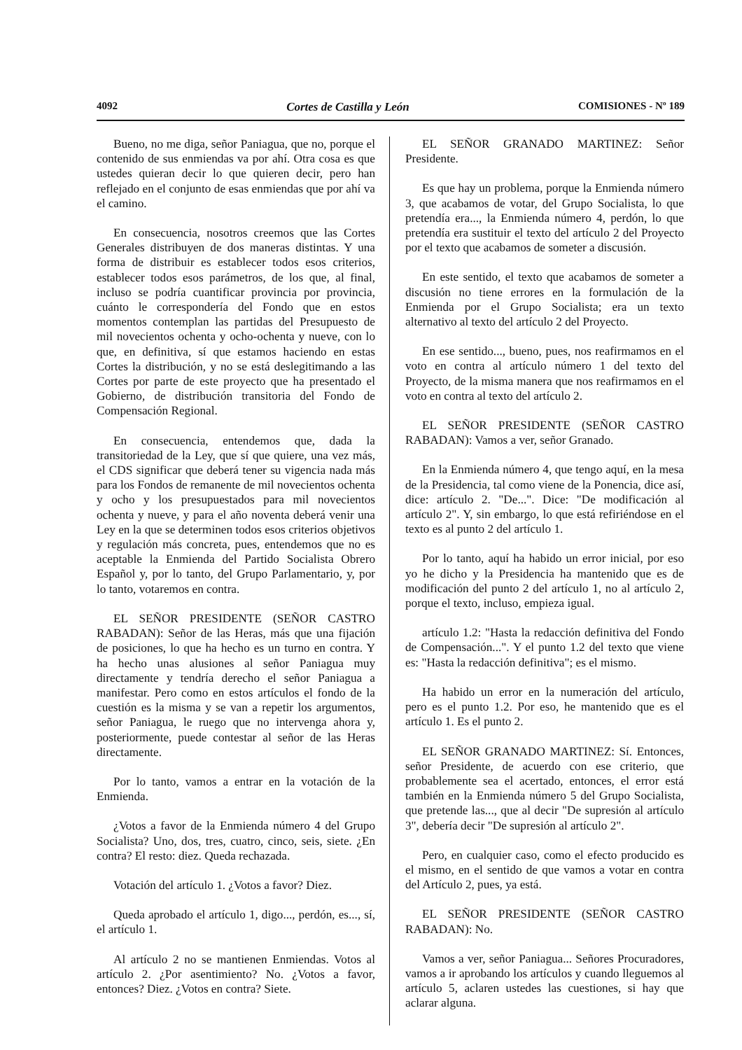4092 Cortes de Castilla y León COMISIONES - Nº 189
Bueno, no me diga, señor Paniagua, que no, porque el contenido de sus enmiendas va por ahí. Otra cosa es que ustedes quieran decir lo que quieren decir, pero han reflejado en el conjunto de esas enmiendas que por ahí va el camino.
En consecuencia, nosotros creemos que las Cortes Generales distribuyen de dos maneras distintas. Y una forma de distribuir es establecer todos esos criterios, establecer todos esos parámetros, de los que, al final, incluso se podría cuantificar provincia por provincia, cuánto le correspondería del Fondo que en estos momentos contemplan las partidas del Presupuesto de mil novecientos ochenta y ocho-ochenta y nueve, con lo que, en definitiva, sí que estamos haciendo en estas Cortes la distribución, y no se está deslegitimando a las Cortes por parte de este proyecto que ha presentado el Gobierno, de distribución transitoria del Fondo de Compensación Regional.
En consecuencia, entendemos que, dada la transitoriedad de la Ley, que sí que quiere, una vez más, el CDS significar que deberá tener su vigencia nada más para los Fondos de remanente de mil novecientos ochenta y ocho y los presupuestados para mil novecientos ochenta y nueve, y para el año noventa deberá venir una Ley en la que se determinen todos esos criterios objetivos y regulación más concreta, pues, entendemos que no es aceptable la Enmienda del Partido Socialista Obrero Español y, por lo tanto, del Grupo Parlamentario, y, por lo tanto, votaremos en contra.
EL SEÑOR PRESIDENTE (SEÑOR CASTRO RABADAN): Señor de las Heras, más que una fijación de posiciones, lo que ha hecho es un turno en contra. Y ha hecho unas alusiones al señor Paniagua muy directamente y tendría derecho el señor Paniagua a manifestar. Pero como en estos artículos el fondo de la cuestión es la misma y se van a repetir los argumentos, señor Paniagua, le ruego que no intervenga ahora y, posteriormente, puede contestar al señor de las Heras directamente.
Por lo tanto, vamos a entrar en la votación de la Enmienda.
¿Votos a favor de la Enmienda número 4 del Grupo Socialista? Uno, dos, tres, cuatro, cinco, seis, siete. ¿En contra? El resto: diez. Queda rechazada.
Votación del artículo 1. ¿Votos a favor? Diez.
Queda aprobado el artículo 1, digo..., perdón, es..., sí, el artículo 1.
Al artículo 2 no se mantienen Enmiendas. Votos al artículo 2. ¿Por asentimiento? No. ¿Votos a favor, entonces? Diez. ¿Votos en contra? Siete.
EL SEÑOR GRANADO MARTINEZ: Señor Presidente.
Es que hay un problema, porque la Enmienda número 3, que acabamos de votar, del Grupo Socialista, lo que pretendía era..., la Enmienda número 4, perdón, lo que pretendía era sustituir el texto del artículo 2 del Proyecto por el texto que acabamos de someter a discusión.
En este sentido, el texto que acabamos de someter a discusión no tiene errores en la formulación de la Enmienda por el Grupo Socialista; era un texto alternativo al texto del artículo 2 del Proyecto.
En ese sentido..., bueno, pues, nos reafirmamos en el voto en contra al artículo número 1 del texto del Proyecto, de la misma manera que nos reafirmamos en el voto en contra al texto del artículo 2.
EL SEÑOR PRESIDENTE (SEÑOR CASTRO RABADAN): Vamos a ver, señor Granado.
En la Enmienda número 4, que tengo aquí, en la mesa de la Presidencia, tal como viene de la Ponencia, dice así, dice: artículo 2. "De...". Dice: "De modificación al artículo 2". Y, sin embargo, lo que está refiriéndose en el texto es al punto 2 del artículo 1.
Por lo tanto, aquí ha habido un error inicial, por eso yo he dicho y la Presidencia ha mantenido que es de modificación del punto 2 del artículo 1, no al artículo 2, porque el texto, incluso, empieza igual.
artículo 1.2: "Hasta la redacción definitiva del Fondo de Compensación...". Y el punto 1.2 del texto que viene es: "Hasta la redacción definitiva"; es el mismo.
Ha habido un error en la numeración del artículo, pero es el punto 1.2. Por eso, he mantenido que es el artículo 1. Es el punto 2.
EL SEÑOR GRANADO MARTINEZ: Sí. Entonces, señor Presidente, de acuerdo con ese criterio, que probablemente sea el acertado, entonces, el error está también en la Enmienda número 5 del Grupo Socialista, que pretende las..., que al decir "De supresión al artículo 3", debería decir "De supresión al artículo 2".
Pero, en cualquier caso, como el efecto producido es el mismo, en el sentido de que vamos a votar en contra del Artículo 2, pues, ya está.
EL SEÑOR PRESIDENTE (SEÑOR CASTRO RABADAN): No.
Vamos a ver, señor Paniagua... Señores Procuradores, vamos a ir aprobando los artículos y cuando lleguemos al artículo 5, aclaren ustedes las cuestiones, si hay que aclarar alguna.